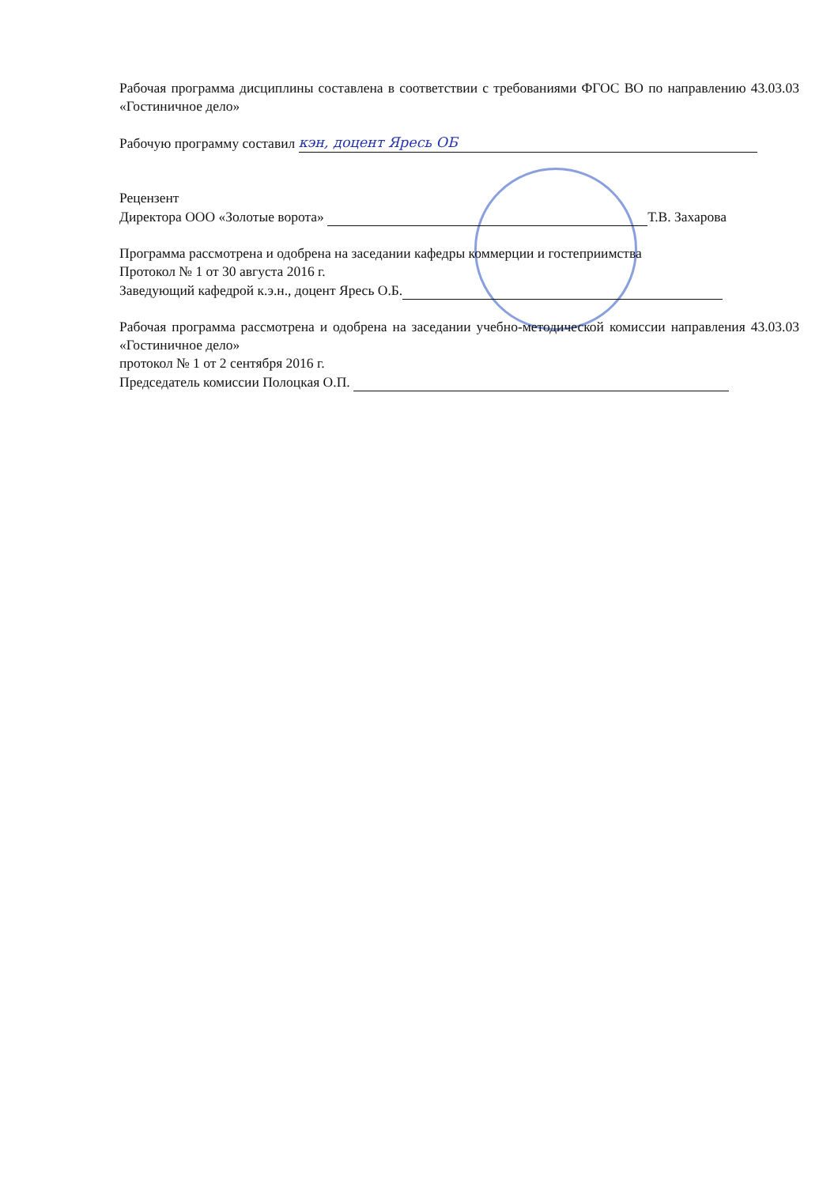Рабочая программа дисциплины составлена в соответствии с требованиями ФГОС ВО по направлению 43.03.03 «Гостиничное дело»
Рабочую программу составил кэн, доцент Яресь ОБ
Рецензент
Директора ООО «Золотые ворота» Т.В. Захарова
Программа рассмотрена и одобрена на заседании кафедры коммерции и гостеприимства
Протокол № 1 от 30 августа 2016 г.
Заведующий кафедрой к.э.н., доцент Яресь О.Б.
Рабочая программа рассмотрена и одобрена на заседании учебно-методической комиссии направления 43.03.03 «Гостиничное дело»
протокол № 1 от 2 сентября 2016 г.
Председатель комиссии Полоцкая О.П.